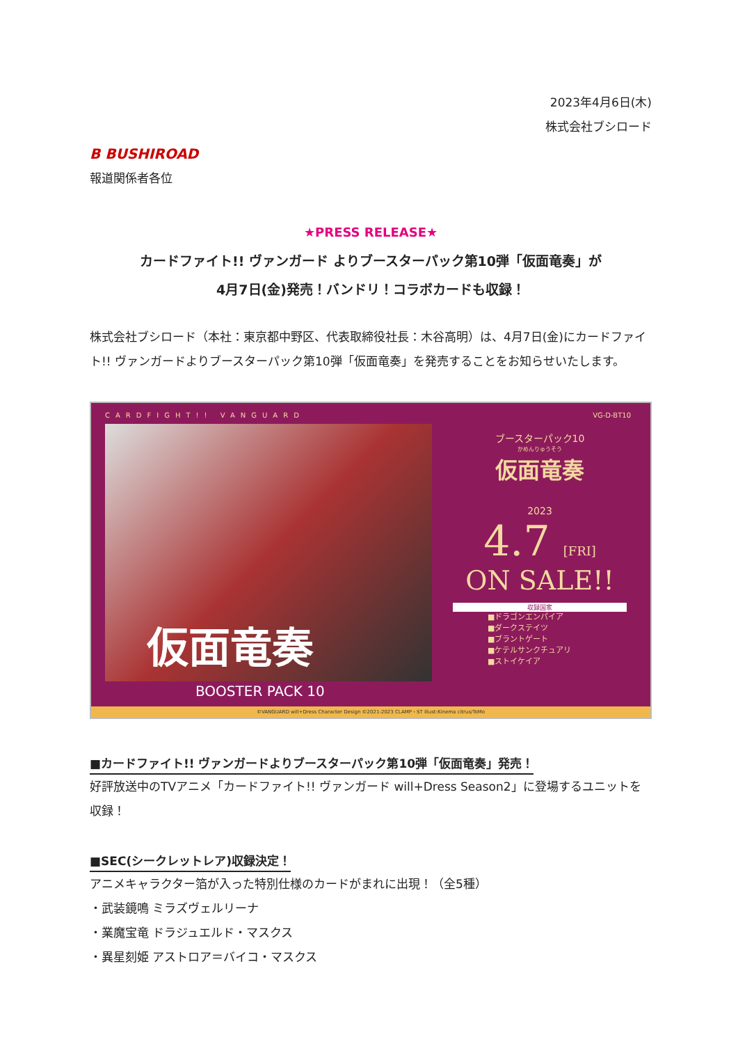2023年4月6日(木)
株式会社ブシロード
B BUSHIROAD
報道関係者各位
★PRESS RELEASE★
カードファイト!! ヴァンガード よりブースターパック第10弾「仮面竜奏」が
4月7日(金)発売！バンドリ！コラボカードも収録！
株式会社ブシロード（本社：東京都中野区、代表取締役社長：木谷高明）は、4月7日(金)にカードファイト!! ヴァンガードよりブースターパック第10弾「仮面竜奏」を発売することをお知らせいたします。
CARDFIGHT!! VANGUARD VG-D-BT10
仮面竜奏
BOOSTER PACK 10
ブースターパック10
かめんりゅうそう
仮面竜奏
2023
4.7 [FRI]
ON SALE!!
収録国家
■ドラゴンエンパイア
■ダークステイツ
■ブラントゲート
■ケテルサンクチュアリ
■ストイケイア
©VANGUARD will+Dress Character Design ©2021-2023 CLAMP・ST illust:Kinema citrus/ToMo
■カードファイト!! ヴァンガードよりブースターパック第10弾「仮面竜奏」発売！
好評放送中のTVアニメ「カードファイト!! ヴァンガード will+Dress Season2」に登場するユニットを収録！
■SEC(シークレットレア)収録決定！
アニメキャラクター箔が入った特別仕様のカードがまれに出現！（全5種）
・武装鏡鳴 ミラズヴェルリーナ
・業魔宝竜 ドラジュエルド・マスクス
・異星刻姫 アストロア＝バイコ・マスクス